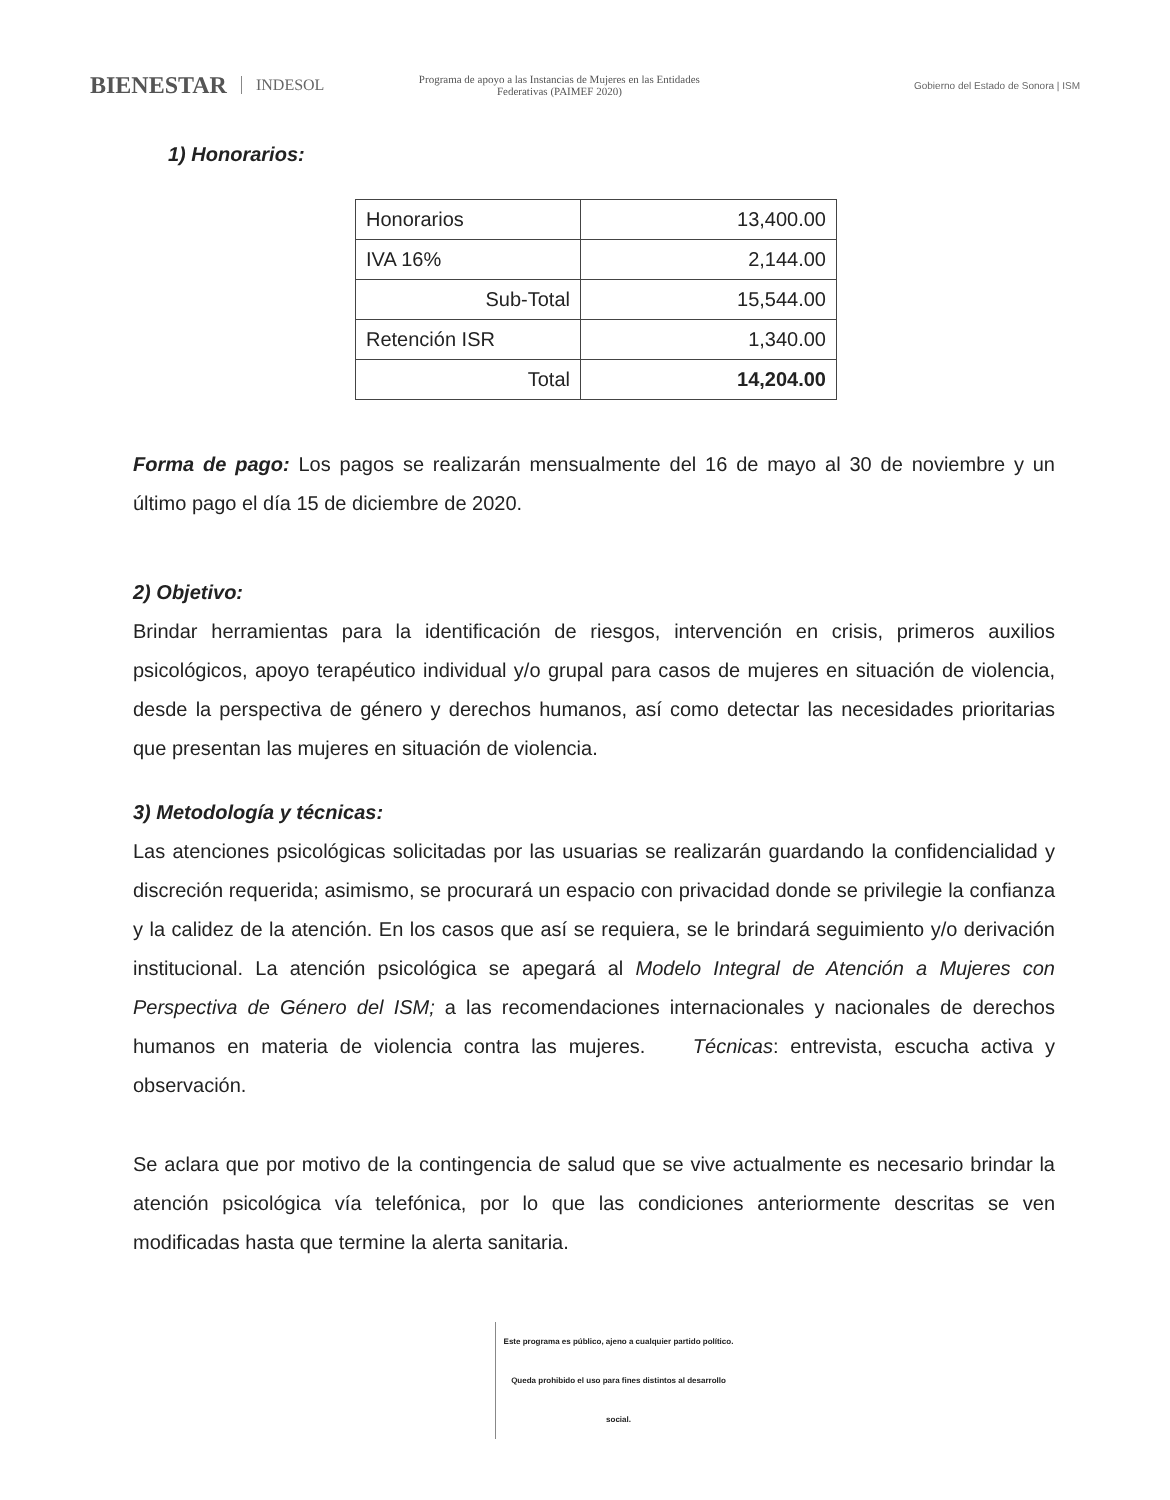BIENESTAR INDESOL
Programa de apoyo a las Instancias de Mujeres en las Entidades Federativas (PAIMEF 2020)
Gobierno del Estado de Sonora | ISM
1) Honorarios:
| Honorarios | 13,400.00 |
| IVA 16% | 2,144.00 |
| Sub-Total | 15,544.00 |
| Retención ISR | 1,340.00 |
| Total | 14,204.00 |
Forma de pago: Los pagos se realizarán mensualmente del 16 de mayo al 30 de noviembre y un último pago el día 15 de diciembre de 2020.
2) Objetivo:
Brindar herramientas para la identificación de riesgos, intervención en crisis, primeros auxilios psicológicos, apoyo terapéutico individual y/o grupal para casos de mujeres en situación de violencia, desde la perspectiva de género y derechos humanos, así como detectar las necesidades prioritarias que presentan las mujeres en situación de violencia.
3) Metodología y técnicas:
Las atenciones psicológicas solicitadas por las usuarias se realizarán guardando la confidencialidad y discreción requerida; asimismo, se procurará un espacio con privacidad donde se privilegie la confianza y la calidez de la atención. En los casos que así se requiera, se le brindará seguimiento y/o derivación institucional. La atención psicológica se apegará al Modelo Integral de Atención a Mujeres con Perspectiva de Género del ISM; a las recomendaciones internacionales y nacionales de derechos humanos en materia de violencia contra las mujeres. Técnicas: entrevista, escucha activa y observación.
Se aclara que por motivo de la contingencia de salud que se vive actualmente es necesario brindar la atención psicológica vía telefónica, por lo que las condiciones anteriormente descritas se ven modificadas hasta que termine la alerta sanitaria.
Este programa es público, ajeno a cualquier partido político. Queda prohibido el uso para fines distintos al desarrollo social.